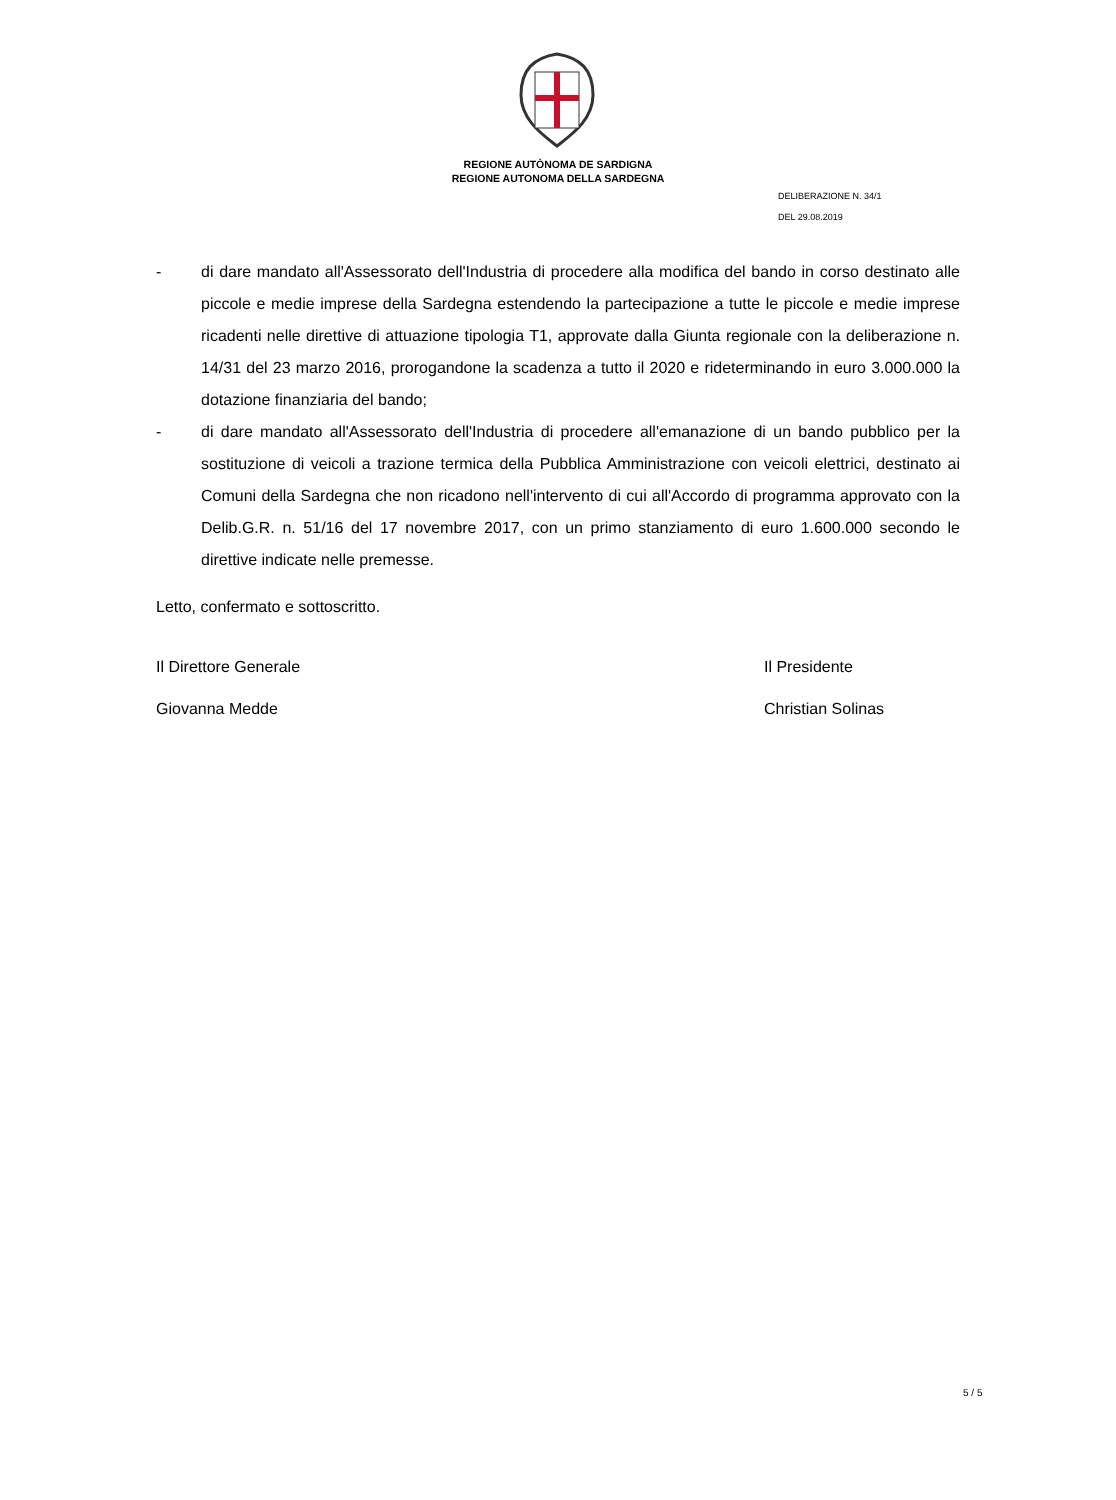REGIONE AUTÒNOMA DE SARDIGNA
REGIONE AUTONOMA DELLA SARDEGNA
DELIBERAZIONE N. 34/1
DEL 29.08.2019
- di dare mandato all'Assessorato dell'Industria di procedere alla modifica del bando in corso destinato alle piccole e medie imprese della Sardegna estendendo la partecipazione a tutte le piccole e medie imprese ricadenti nelle direttive di attuazione tipologia T1, approvate dalla Giunta regionale con la deliberazione n. 14/31 del 23 marzo 2016, prorogandone la scadenza a tutto il 2020 e rideterminando in euro 3.000.000 la dotazione finanziaria del bando;
- di dare mandato all'Assessorato dell'Industria di procedere all'emanazione di un bando pubblico per la sostituzione di veicoli a trazione termica della Pubblica Amministrazione con veicoli elettrici, destinato ai Comuni della Sardegna che non ricadono nell'intervento di cui all'Accordo di programma approvato con la Delib.G.R. n. 51/16 del 17 novembre 2017, con un primo stanziamento di euro 1.600.000 secondo le direttive indicate nelle premesse.
Letto, confermato e sottoscritto.
Il Direttore Generale Il Presidente
Giovanna Medde Christian Solinas
5 / 5